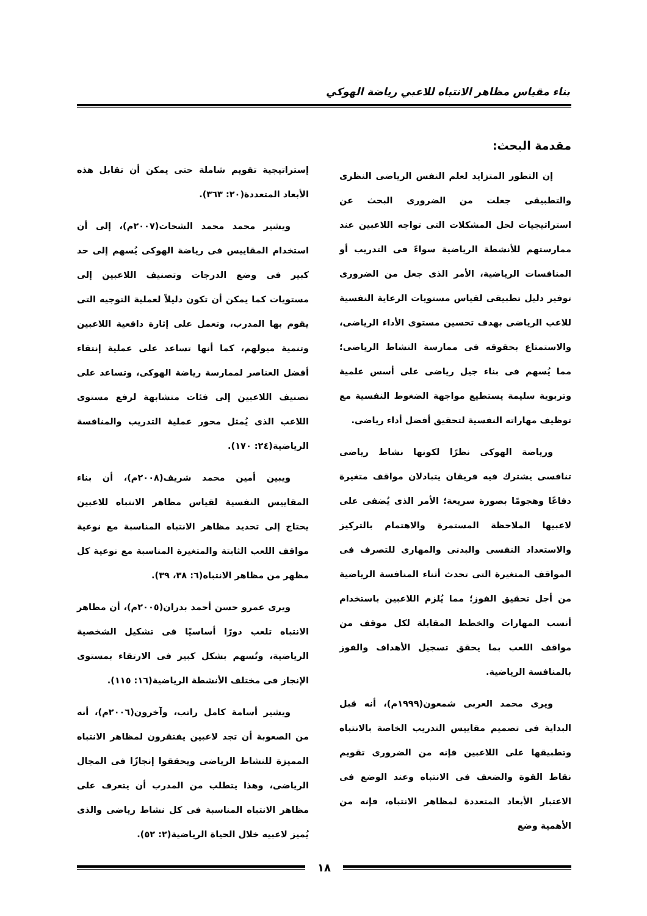بناء مقياس مظاهر الانتباه للاعبي رياضة الهوكي
مقدمة البحث:
إن التطور المتزايد لعلم النفس الرياضى النظرى والتطبيقى جعلت من الضرورى البحث عن استراتيجيات لحل المشكلات التى تواجه اللاعبين عند ممارستهم للأنشطة الرياضية سواءً فى التدريب أو المنافسات الرياضية، الأمر الذى جعل من الضرورى توفير دليل تطبيقى لقياس مستويات الرعاية النفسية للاعب الرياضى بهدف تحسين مستوى الأداء الرياضى، والاستمتاع بحقوقه فى ممارسة النشاط الرياضى؛ مما يُسهم فى بناء جيل رياضى على أسس علمية وتربوية سليمة يستطيع مواجهة الضغوط النفسية مع توظيف مهاراته النفسية لتحقيق أفضل أداء رياضى.
ورياضة الهوكى نظرًا لكونها نشاط رياضى تنافسى يشترك فيه فريقان يتبادلان مواقف متغيرة دفاعًا وهجومًا بصورة سريعة؛ الأمر الذى يُضفى على لاعبيها الملاحظة المستمرة والاهتمام بالتركيز والاستعداد النفسى والبدنى والمهارى للتصرف فى المواقف المتغيرة التى تحدث أثناء المنافسة الرياضية من أجل تحقيق الفوز؛ مما يُلزم اللاعبين باستخدام أنسب المهارات والخطط المقابلة لكل موقف من مواقف اللعب بما يحقق تسجيل الأهداف والفوز بالمنافسة الرياضية.
ويرى محمد العربى شمعون(١٩٩٩م)، أنه قبل البداية فى تصميم مقاييس التدريب الخاصة بالانتباه وتطبيقها على اللاعبين فإنه من الضرورى تقويم نقاط القوة والضعف فى الانتباه وعند الوضع فى الاعتبار الأبعاد المتعددة لمظاهر الانتباه، فإنه من الأهمية وضع
إستراتيجية تقويم شاملة حتى يمكن أن تقابل هذه الأبعاد المتعددة(٢٠: ٣٦٣).
ويشير محمد محمد الشحات(٢٠٠٧م)، إلى أن استخدام المقاييس فى رياضة الهوكى يُسهم إلى حد كبير فى وضع الدرجات وتصنيف اللاعبين إلى مستويات كما يمكن أن تكون دليلاً لعملية التوجيه التى يقوم بها المدرب، وتعمل على إثارة دافعية اللاعبين وتنمية ميولهم، كما أنها تساعد على عملية إنتقاء أفضل العناصر لممارسة رياضة الهوكى، وتساعد على تصنيف اللاعبين إلى فئات متشابهة لرفع مستوى اللاعب الذى يُمثل محور عملية التدريب والمنافسة الرياضية(٢٤: ١٧٠).
ويبين أمين محمد شريف(٢٠٠٨م)، أن بناء المقاييس النفسية لقياس مظاهر الانتباه للاعبين يحتاج إلى تحديد مظاهر الانتباه المناسبة مع نوعية مواقف اللعب الثابتة والمتغيرة المناسبة مع نوعية كل مظهر من مظاهر الانتباه(٦: ٣٨، ٣٩).
ويرى عمرو حسن أحمد بدران(٢٠٠٥م)، أن مظاهر الانتباه تلعب دورًا أساسيًا فى تشكيل الشخصية الرياضية، وتُسهم بشكل كبير فى الارتقاء بمستوى الإنجاز فى مختلف الأنشطة الرياضية(١٦: ١١٥).
ويشير أسامة كامل راتب، وآخرون(٢٠٠٦م)، أنه من الصعوبة أن تجد لاعبين يفتقرون لمظاهر الانتباه المميزة للنشاط الرياضى ويحققوا إنجازًا فى المجال الرياضى، وهذا يتطلب من المدرب أن يتعرف على مظاهر الانتباه المناسبة فى كل نشاط رياضى والذى يُميز لاعبيه خلال الحياة الرياضية(٢: ٥٢).
١٨